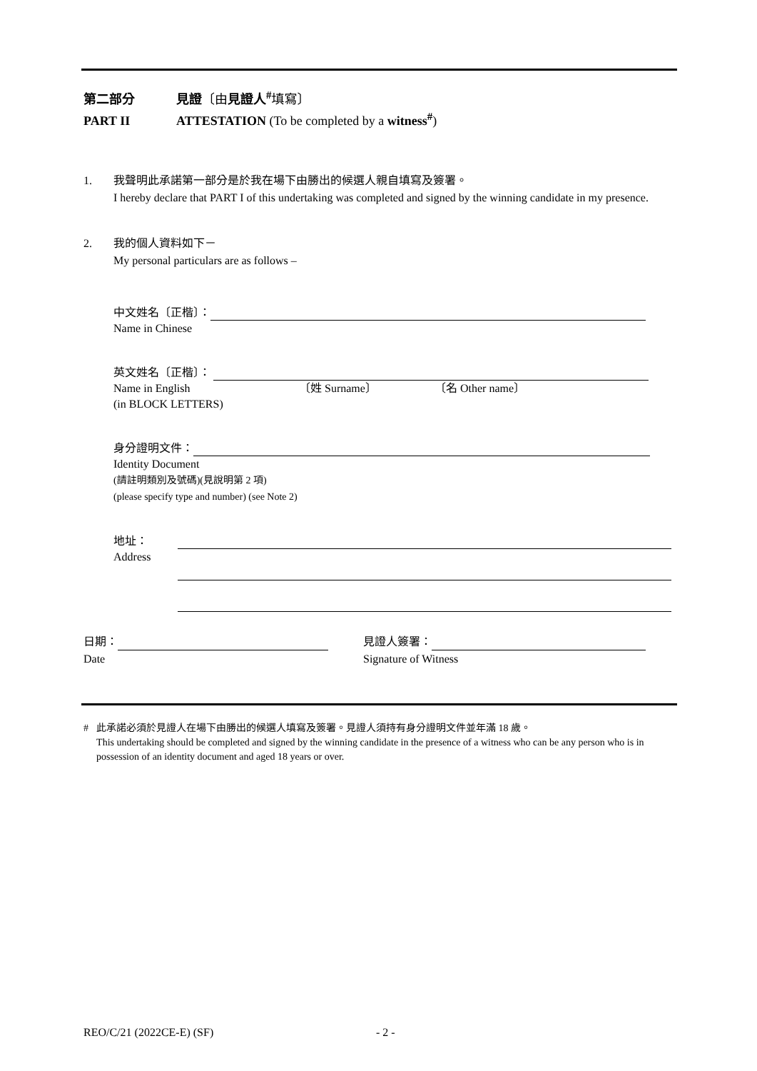第二部分 見證〔由見證人<sup>#</sup>填寫〕
PART II ATTESTATION (To be completed by a witness<sup>#</sup>)
1. 我聲明此承諾第一部分是於我在場下由勝出的候選人親自填寫及簽署。
I hereby declare that PART I of this undertaking was completed and signed by the winning candidate in my presence.
2. 我的個人資料如下－
My personal particulars are as follows –
中文姓名〔正楷〕：
Name in Chinese
英文姓名〔正楷〕：
Name in English 〔姓 Surname〕 〔名 Other name〕
(in BLOCK LETTERS)
身分證明文件：
Identity Document
(請註明類別及號碼)(見說明第 2 項)
(please specify type and number) (see Note 2)
地址：
Address
日期：
Date
見證人簽署：
Signature of Witness
# 此承諾必須於見證人在場下由勝出的候選人填寫及簽署。見證人須持有身分證明文件並年滿 18 歲。
This undertaking should be completed and signed by the winning candidate in the presence of a witness who can be any person who is in possession of an identity document and aged 18 years or over.
REO/C/21 (2022CE-E) (SF) - 2 -